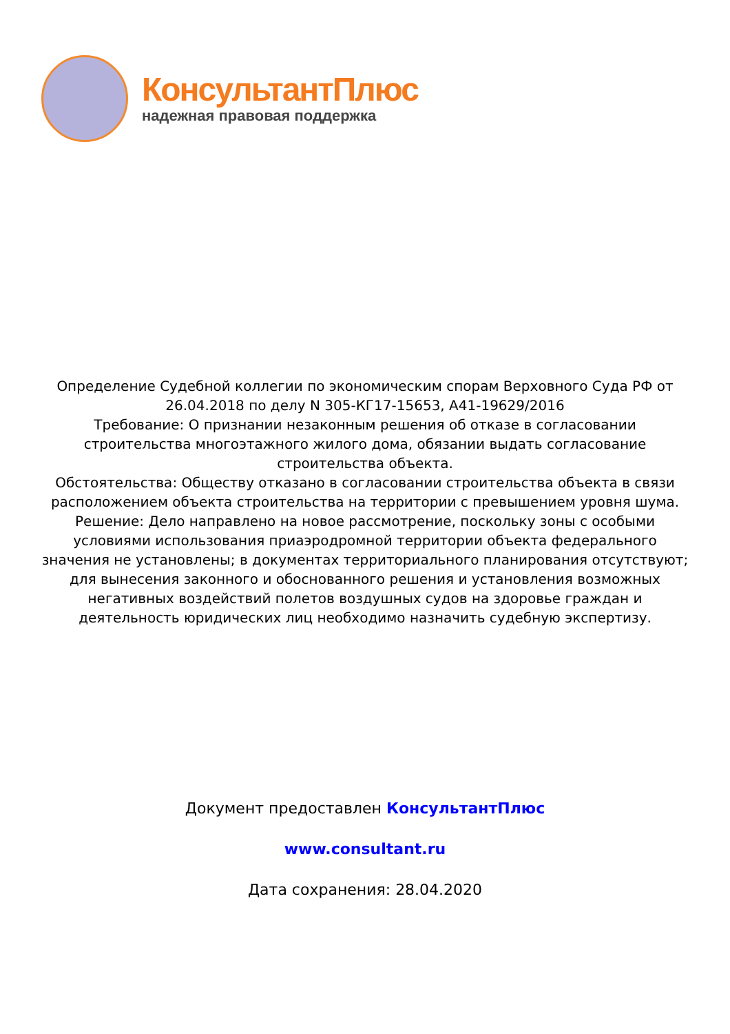КонсультантПлюс
надежная правовая поддержка
Определение Судебной коллегии по экономическим спорам Верховного Суда РФ от 26.04.2018 по делу N 305-КГ17-15653, А41-19629/2016
Требование: О признании незаконным решения об отказе в согласовании строительства многоэтажного жилого дома, обязании выдать согласование строительства объекта.
Обстоятельства: Обществу отказано в согласовании строительства объекта в связи расположением объекта строительства на территории с превышением уровня шума.
Решение: Дело направлено на новое рассмотрение, поскольку зоны с особыми условиями использования приаэродромной территории объекта федерального значения не установлены; в документах территориального планирования отсутствуют; для вынесения законного и обоснованного решения и установления возможных негативных воздействий полетов воздушных судов на здоровье граждан и деятельность юридических лиц необходимо назначить судебную экспертизу.
Документ предоставлен КонсультантПлюс
www.consultant.ru
Дата сохранения: 28.04.2020